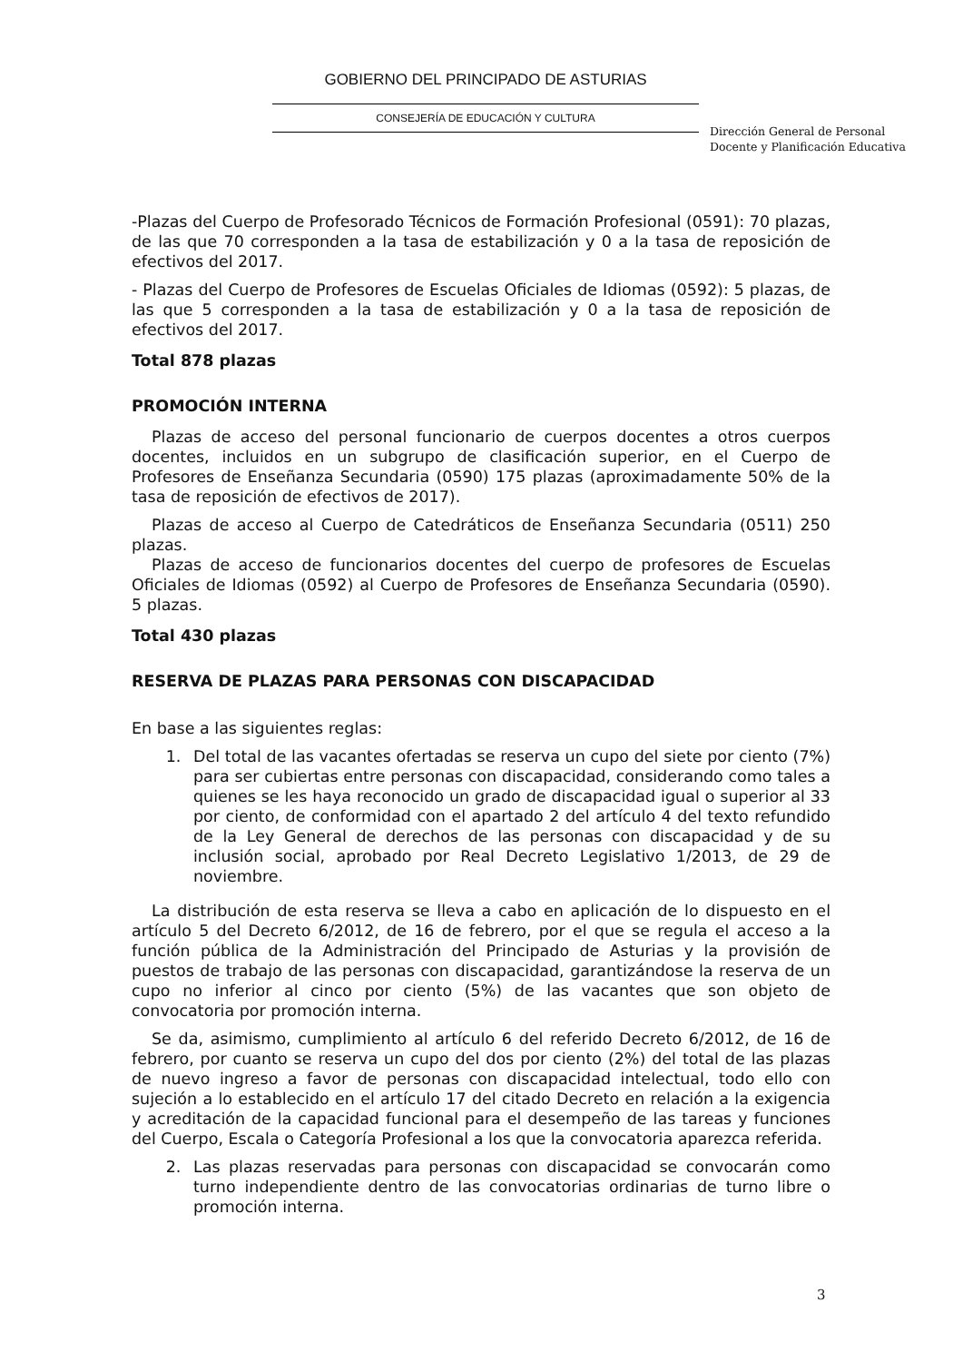GOBIERNO DEL PRINCIPADO DE ASTURIAS
CONSEJERÍA DE EDUCACIÓN Y CULTURA
Dirección General de Personal
Docente y Planificación Educativa
-Plazas del Cuerpo de Profesorado Técnicos de Formación Profesional (0591): 70 plazas, de las que 70 corresponden a la tasa de estabilización y 0 a la tasa de reposición de efectivos del 2017.
- Plazas del Cuerpo de Profesores de Escuelas Oficiales de Idiomas (0592): 5 plazas, de las que 5 corresponden a la tasa de estabilización y 0 a la tasa de reposición de efectivos del 2017.
Total 878 plazas
PROMOCIÓN INTERNA
Plazas de acceso del personal funcionario de cuerpos docentes a otros cuerpos docentes, incluidos en un subgrupo de clasificación superior, en el Cuerpo de Profesores de Enseñanza Secundaria (0590) 175 plazas (aproximadamente 50% de la tasa de reposición de efectivos de 2017).
Plazas de acceso al Cuerpo de Catedráticos de Enseñanza Secundaria (0511) 250 plazas.
Plazas de acceso de funcionarios docentes del cuerpo de profesores de Escuelas Oficiales de Idiomas (0592) al Cuerpo de Profesores de Enseñanza Secundaria (0590). 5 plazas.
Total 430 plazas
RESERVA DE PLAZAS PARA PERSONAS CON DISCAPACIDAD
En base a las siguientes reglas:
1. Del total de las vacantes ofertadas se reserva un cupo del siete por ciento (7%) para ser cubiertas entre personas con discapacidad, considerando como tales a quienes se les haya reconocido un grado de discapacidad igual o superior al 33 por ciento, de conformidad con el apartado 2 del artículo 4 del texto refundido de la Ley General de derechos de las personas con discapacidad y de su inclusión social, aprobado por Real Decreto Legislativo 1/2013, de 29 de noviembre.
La distribución de esta reserva se lleva a cabo en aplicación de lo dispuesto en el artículo 5 del Decreto 6/2012, de 16 de febrero, por el que se regula el acceso a la función pública de la Administración del Principado de Asturias y la provisión de puestos de trabajo de las personas con discapacidad, garantizándose la reserva de un cupo no inferior al cinco por ciento (5%) de las vacantes que son objeto de convocatoria por promoción interna.
Se da, asimismo, cumplimiento al artículo 6 del referido Decreto 6/2012, de 16 de febrero, por cuanto se reserva un cupo del dos por ciento (2%) del total de las plazas de nuevo ingreso a favor de personas con discapacidad intelectual, todo ello con sujeción a lo establecido en el artículo 17 del citado Decreto en relación a la exigencia y acreditación de la capacidad funcional para el desempeño de las tareas y funciones del Cuerpo, Escala o Categoría Profesional a los que la convocatoria aparezca referida.
2. Las plazas reservadas para personas con discapacidad se convocarán como turno independiente dentro de las convocatorias ordinarias de turno libre o promoción interna.
3